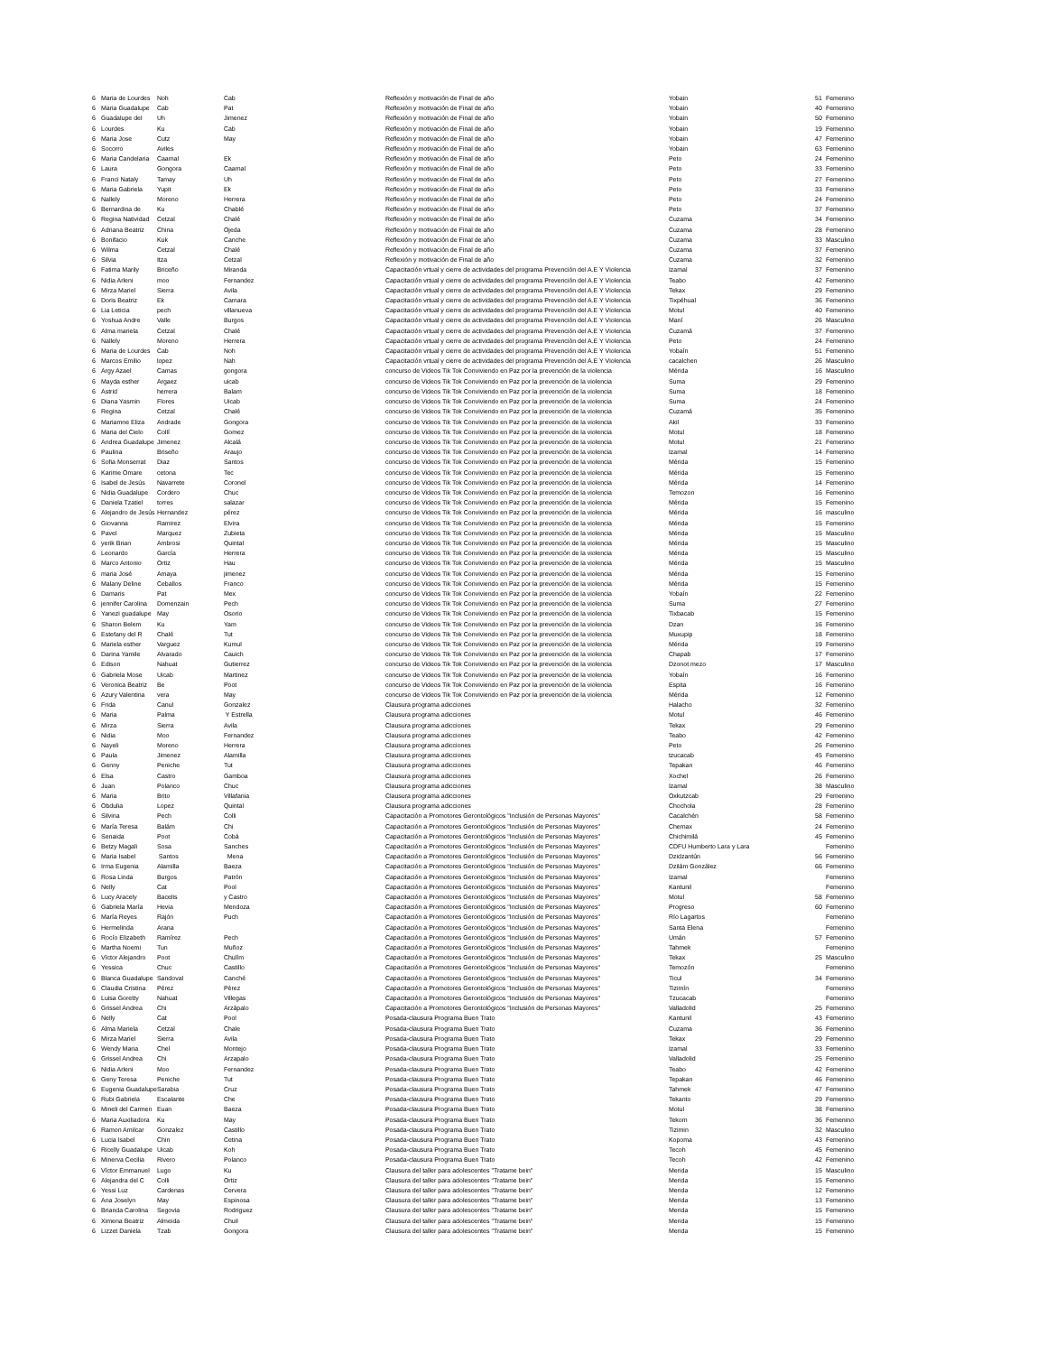| 6 | Maria de Lourdes | Noh | Cab | Reflexión y motivación de Final de año | Yobain | 51 | Femenino |
| 6 | Maria Guadalupe | Cab | Pat | Reflexión y motivación de Final de año | Yobain | 40 | Femenino |
| 6 | Guadalupe del | Uh | Jimenez | Reflexión y motivación de Final de año | Yobain | 50 | Femenino |
| 6 | Lourdes | Ku | Cab | Reflexión y motivación de Final de año | Yobain | 19 | Femenino |
| 6 | Maria Jose | Cutz | May | Reflexión y motivación de Final de año | Yobain | 47 | Femenino |
| 6 | Socorro | Aviles | | Reflexión y motivación de Final de año | Yobain | 63 | Femenino |
| 6 | Maria Candelaria | Caamal | Ek | Reflexión y motivación de Final de año | Peto | 24 | Femenino |
| 6 | Laura | Gongora | Caamal | Reflexión y motivación de Final de año | Peto | 33 | Femenino |
| 6 | Franci Nataly | Tamay | Uh | Reflexión y motivación de Final de año | Peto | 27 | Femenino |
| 6 | Maria Gabriela | Yupit | Ek | Reflexión y motivación de Final de año | Peto | 33 | Femenino |
| 6 | Nallely | Moreno | Herrera | Reflexión y motivación de Final de año | Peto | 24 | Femenino |
| 6 | Bernardina de | Ku | Chablé | Reflexión y motivación de Final de año | Peto | 37 | Femenino |
| 6 | Regina Natividad | Cetzal | Chalé | Reflexión y motivación de Final de año | Cuzama | 34 | Femenino |
| 6 | Adriana Beatriz | China | Ojeda | Reflexión y motivación de Final de año | Cuzama | 28 | Femenino |
| 6 | Bonifacio | Kuk | Canche | Reflexión y motivación de Final de año | Cuzama | 33 | Masculino |
| 6 | Wilma | Cetzal | Chalé | Reflexión y motivación de Final de año | Cuzama | 37 | Femenino |
| 6 | Silvia | Itza | Cetzal | Reflexión y motivación de Final de año | Cuzama | 32 | Femenino |
| 6 | Fatima Marily | Briceño | Miranda | Capacitación vrtual y cierre de actividades del programa Prevención del A.E Y Violencia | Izamal | 37 | Femenino |
| 6 | Nidia Arleni | moo | Fernandez | Capacitación vrtual y cierre de actividades del programa Prevención del A.E Y Violencia | Teabo | 42 | Femenino |
| 6 | Mirza Mariel | Sierra | Avila | Capacitación vrtual y cierre de actividades del programa Prevención del A.E Y Violencia | Tekax | 29 | Femenino |
| 6 | Doris Beatriz | Ek | Camara | Capacitación vrtual y cierre de actividades del programa Prevención del A.E Y Violencia | Tixpéhual | 36 | Femenino |
| 6 | Lia Leticia | pech | villanueva | Capacitación vrtual y cierre de actividades del programa Prevención del A.E Y Violencia | Motul | 40 | Femenino |
| 6 | Yoshua Andre | Valle | Burgos | Capacitación vrtual y cierre de actividades del programa Prevención del A.E Y Violencia | Maní | 26 | Masculino |
| 6 | Alma mariela | Cetzal | Chalé | Capacitación vrtual y cierre de actividades del programa Prevención del A.E Y Violencia | Cuzamá | 37 | Femenino |
| 6 | Nallely | Moreno | Herrera | Capacitación vrtual y cierre de actividades del programa Prevención del A.E Y Violencia | Peto | 24 | Femenino |
| 6 | Maria de Lourdes | Cab | Noh | Capacitación vrtual y cierre de actividades del programa Prevención del A.E Y Violencia | Yobaín | 51 | Femenino |
| 6 | Marcos Emilio | lopez | Nah | Capacitación vrtual y cierre de actividades del programa Prevención del A.E Y Violencia | cacalchen | 26 | Masculino |
| 6 | Argy Azael | Camas | gongora | concurso de Videos Tik Tok Conviviendo en Paz por la prevención de la violencia | Mérida | 16 | Masculino |
| 6 | Mayda esther | Argaez | uicab | concurso de Videos Tik Tok Conviviendo en Paz por la prevención de la violencia | Suma | 29 | Femenino |
| 6 | Astrid | herrera | Balam | concurso de Videos Tik Tok Conviviendo en Paz por la prevención de la violencia | Suma | 18 | Femenino |
| 6 | Diana Yasmin | Flores | Uicab | concurso de Videos Tik Tok Conviviendo en Paz por la prevención de la violencia | Suma | 24 | Femenino |
| 6 | Regina | Cetzal | Chalé | concurso de Videos Tik Tok Conviviendo en Paz por la prevención de la violencia | Cuzamá | 35 | Femenino |
| 6 | Mariamne Eliza | Andrade | Gongora | concurso de Videos Tik Tok Conviviendo en Paz por la prevención de la violencia | Akil | 33 | Femenino |
| 6 | Maria del Cielo | Collí | Gomez | concurso de Videos Tik Tok Conviviendo en Paz por la prevención de la violencia | Motul | 18 | Femenino |
| 6 | Andrea Guadalupe | Jimenez | Alcalá | concurso de Videos Tik Tok Conviviendo en Paz por la prevención de la violencia | Motul | 21 | Femenino |
| 6 | Paulina | Briseño | Araujo | concurso de Videos Tik Tok Conviviendo en Paz por la prevención de la violencia | Izamal | 14 | Femenino |
| 6 | Sofia Monserrat | Diaz | Santos | concurso de Videos Tik Tok Conviviendo en Paz por la prevención de la violencia | Mérida | 15 | Femenino |
| 6 | Karime Omare | cetona | Tec | concurso de Videos Tik Tok Conviviendo en Paz por la prevención de la violencia | Mérida | 15 | Femenino |
| 6 | Isabel de Jesús | Navarrete | Coronel | concurso de Videos Tik Tok Conviviendo en Paz por la prevención de la violencia | Mérida | 14 | Femenino |
| 6 | Nidia Guadalupe | Cordero | Chuc | concurso de Videos Tik Tok Conviviendo en Paz por la prevención de la violencia | Temozon | 16 | Femenino |
| 6 | Daniela Tzatiel | torres | salazar | concurso de Videos Tik Tok Conviviendo en Paz por la prevención de la violencia | Mérida | 15 | Femenino |
| 6 | Alejandro de Jesús | Hernandez | pérez | concurso de Videos Tik Tok Conviviendo en Paz por la prevención de la violencia | Mérida | 16 | masculino |
| 6 | Giovanna | Ramirez | Elvira | concurso de Videos Tik Tok Conviviendo en Paz por la prevención de la violencia | Mérida | 15 | Femenino |
| 6 | Pavel | Marquez | Zubieta | concurso de Videos Tik Tok Conviviendo en Paz por la prevención de la violencia | Mérida | 15 | Masculino |
| 6 | yerik Brian | Ambrosi | Quintal | concurso de Videos Tik Tok Conviviendo en Paz por la prevención de la violencia | Mérida | 15 | Masculino |
| 6 | Leonardo | García | Herrera | concurso de Videos Tik Tok Conviviendo en Paz por la prevención de la violencia | Mérida | 15 | Masculino |
| 6 | Marco Antonio | Ortiz | Hau | concurso de Videos Tik Tok Conviviendo en Paz por la prevención de la violencia | Mérida | 15 | Masculino |
| 6 | maria José | Amaya | jimenez | concurso de Videos Tik Tok Conviviendo en Paz por la prevención de la violencia | Mérida | 15 | Femenino |
| 6 | Malany Deline | Ceballos | Franco | concurso de Videos Tik Tok Conviviendo en Paz por la prevención de la violencia | Mérida | 15 | Femenino |
| 6 | Damaris | Pat | Mex | concurso de Videos Tik Tok Conviviendo en Paz por la prevención de la violencia | Yobaín | 22 | Femenino |
| 6 | jennifer Carolina | Domenzain | Pech | concurso de Videos Tik Tok Conviviendo en Paz por la prevención de la violencia | Suma | 27 | Femenino |
| 6 | Yanezi guadalupe | May | Osorio | concurso de Videos Tik Tok Conviviendo en Paz por la prevención de la violencia | Tixbacab | 15 | Femenino |
| 6 | Sharon Belem | Ku | Yam | concurso de Videos Tik Tok Conviviendo en Paz por la prevención de la violencia | Dzan | 16 | Femenino |
| 6 | Estefany del R | Chalé | Tut | concurso de Videos Tik Tok Conviviendo en Paz por la prevención de la violencia | Muxupip | 18 | Femenino |
| 6 | Mariela esther | Varguez | Kumul | concurso de Videos Tik Tok Conviviendo en Paz por la prevención de la violencia | Mérida | 19 | Femenino |
| 6 | Darina Yamile | Alvarado | Cauich | concurso de Videos Tik Tok Conviviendo en Paz por la prevención de la violencia | Chapab | 17 | Femenino |
| 6 | Edison | Nahuat | Gutierrez | concurso de Videos Tik Tok Conviviendo en Paz por la prevención de la violencia | Dzonot mezo | 17 | Masculino |
| 6 | Gabriela Mose | Uicab | Martinez | concurso de Videos Tik Tok Conviviendo en Paz por la prevención de la violencia | Yobaín | 16 | Femenino |
| 6 | Veronica Beatriz | Be | Poot | concurso de Videos Tik Tok Conviviendo en Paz por la prevención de la violencia | Espita | 16 | Femenino |
| 6 | Azury Valentina | vera | May | concurso de Videos Tik Tok Conviviendo en Paz por la prevención de la violencia | Mérida | 12 | Femenino |
| 6 | Frida | Canul | Gonzalez | Clausura programa adicciones | Halacho | 32 | Femenino |
| 6 | Maria | Palma | Y Estrella | Clausura programa adicciones | Motul | 46 | Femenino |
| 6 | Mirza | Sierra | Avila | Clausura programa adicciones | Tekax | 29 | Femenino |
| 6 | Nidia | Moo | Fernandez | Clausura programa adicciones | Teabo | 42 | Femenino |
| 6 | Nayeli | Moreno | Herrera | Clausura programa adicciones | Peto | 26 | Femenino |
| 6 | Paula | Jimenez | Alamilla | Clausura programa adicciones | tzucacab | 45 | Femenino |
| 6 | Genny | Peniche | Tut | Clausura programa adicciones | Tepakan | 46 | Femenino |
| 6 | Elsa | Castro | Gamboa | Clausura programa adicciones | Xochel | 26 | Femenino |
| 6 | Juan | Polanco | Chuc | Clausura programa adicciones | Izamal | 38 | Masculino |
| 6 | Maria | Brito | Villafania | Clausura programa adicciones | Oxkutzcab | 29 | Femenino |
| 6 | Obdulia | Lopez | Quintal | Clausura programa adicciones | Chochola | 28 | Femenino |
| 6 | Silvina | Pech | Colli | Capacitación a Promotores Gerontológicos "Inclusión de Personas Mayores" | Cacalchén | 58 | Femenino |
| 6 | María Teresa | Balám | Chi | Capacitación a Promotores Gerontológicos "Inclusión de Personas Mayores" | Chemax | 24 | Femenino |
| 6 | Senaida | Poot | Cobá | Capacitación a Promotores Gerontológicos "Inclusión de Personas Mayores" | Chichimilá | 45 | Femenino |
| 6 | Betzy Magali | Sosa | Sanches | Capacitación a Promotores Gerontológicos "Inclusión de Personas Mayores" | CDFU Humberto Lara y Lara | | Femenino |
| 6 | Maria Isabel | Santos | Mena | Capacitación a Promotores Gerontológicos "Inclusión de Personas Mayores" | Dzidzantún | 56 | Femenino |
| 6 | Irma Eugenia | Alamilla | Baeza | Capacitación a Promotores Gerontológicos "Inclusión de Personas Mayores" | Dzilám González | 66 | Femenino |
| 6 | Rosa Linda | Burgos | Patrón | Capacitación a Promotores Gerontológicos "Inclusión de Personas Mayores" | Izamal | | Femenino |
| 6 | Nelly | Cat | Pool | Capacitación a Promotores Gerontológicos "Inclusión de Personas Mayores" | Kantunil | | Femenino |
| 6 | Lucy Aracely | Bacelis | y Castro | Capacitación a Promotores Gerontológicos "Inclusión de Personas Mayores" | Motul | 58 | Femenino |
| 6 | Gabriela María | Hevia | Mendoza | Capacitación a Promotores Gerontológicos "Inclusión de Personas Mayores" | Progreso | 60 | Femenino |
| 6 | María Reyes | Rajón | Puch | Capacitación a Promotores Gerontológicos "Inclusión de Personas Mayores" | Río Lagartos | | Femenino |
| 6 | Hermelinda | Arana | | Capacitación a Promotores Gerontológicos "Inclusión de Personas Mayores" | Santa Elena | | Femenino |
| 6 | Rocío Elizabeth | Ramírez | Pech | Capacitación a Promotores Gerontológicos "Inclusión de Personas Mayores" | Umán | 57 | Femenino |
| 6 | Martha Noemi | Tun | Muñoz | Capacitación a Promotores Gerontológicos "Inclusión de Personas Mayores" | Tahmek | | Femenino |
| 6 | Víctor Alejandro | Poot | Chulím | Capacitación a Promotores Gerontológicos "Inclusión de Personas Mayores" | Tekax | 25 | Masculino |
| 6 | Yessica | Chuc | Castillo | Capacitación a Promotores Gerontológicos "Inclusión de Personas Mayores" | Temozón | | Femenino |
| 6 | Blanca Guadalupe | Sandoval | Canché | Capacitación a Promotores Gerontológicos "Inclusión de Personas Mayores" | Ticul | 34 | Femenino |
| 6 | Claudia Cristina | Pérez | Pérez | Capacitación a Promotores Gerontológicos "Inclusión de Personas Mayores" | Tizimín | | Femenino |
| 6 | Luisa Goretty | Nahuat | Villegas | Capacitación a Promotores Gerontológicos "Inclusión de Personas Mayores" | Tzucacab | | Femenino |
| 6 | Grissel Andrea | Chi | Arzápalo | Capacitación a Promotores Gerontológicos "Inclusión de Personas Mayores" | Valladolid | 25 | Femenino |
| 6 | Nelly | Cat | Pool | Posada-clausura Programa Buen Trato | Kantunil | 43 | Femenino |
| 6 | Alma Mariela | Cetzal | Chale | Posada-clausura Programa Buen Trato | Cuzama | 36 | Femenino |
| 6 | Mirza Mariel | Sierra | Avila | Posada-clausura Programa Buen Trato | Tekax | 29 | Femenino |
| 6 | Wendy Maria | Chel | Montejo | Posada-clausura Programa Buen Trato | Izamal | 33 | Femenino |
| 6 | Grissel Andrea | Chi | Arzapalo | Posada-clausura Programa Buen Trato | Valladolid | 25 | Femenino |
| 6 | Nidia Arleni | Moo | Fernandez | Posada-clausura Programa Buen Trato | Teabo | 42 | Femenino |
| 6 | Geny Teresa | Peniche | Tut | Posada-clausura Programa Buen Trato | Tepakan | 46 | Femenino |
| 6 | Eugenia Guadalupe | Sarabia | Cruz | Posada-clausura Programa Buen Trato | Tahmek | 47 | Femenino |
| 6 | Rubi Gabriela | Escalante | Che | Posada-clausura Programa Buen Trato | Tekanto | 29 | Femenino |
| 6 | Mineli del Carmen | Euan | Baeza | Posada-clausura Programa Buen Trato | Motul | 38 | Femenino |
| 6 | Maria Auxiliadora | Ku | May | Posada-clausura Programa Buen Trato | Tekom | 36 | Femenino |
| 6 | Ramon Amilcar | Gonzalez | Castillo | Posada-clausura Programa Buen Trato | Tizimin | 32 | Masculino |
| 6 | Lucia Isabel | Chin | Cetina | Posada-clausura Programa Buen Trato | Kopoma | 43 | Femenino |
| 6 | Ricelly Guadalupe | Uicab | Koh | Posada-clausura Programa Buen Trato | Tecoh | 45 | Femenino |
| 6 | Minerva Cecilia | Rivero | Polanco | Posada-clausura Programa Buen Trato | Tecoh | 42 | Femenino |
| 6 | Víctor Emmanuel | Lugo | Ku | Clausura del taller para adolescentes "Tratame bein" | Merida | 15 | Masculino |
| 6 | Alejandra del C | Colli | Ortiz | Clausura del taller para adolescentes "Tratame bein" | Merida | 15 | Femenino |
| 6 | Yessi Luz | Cardenas | Cervera | Clausura del taller para adolescentes "Tratame bein" | Merida | 12 | Femenino |
| 6 | Ana Joselyn | May | Espinosa | Clausura del taller para adolescentes "Tratame bein" | Merida | 13 | Femenino |
| 6 | Brianda Carolina | Segovia | Rodriguez | Clausura del taller para adolescentes "Tratame bein" | Merida | 15 | Femenino |
| 6 | Ximena Beatriz | Almeida | Chuil | Clausura del taller para adolescentes "Tratame bein" | Merida | 15 | Femenino |
| 6 | Lizzet Daniela | Tzab | Gongora | Clausura del taller para adolescentes "Tratame bein" | Merida | 15 | Femenino |